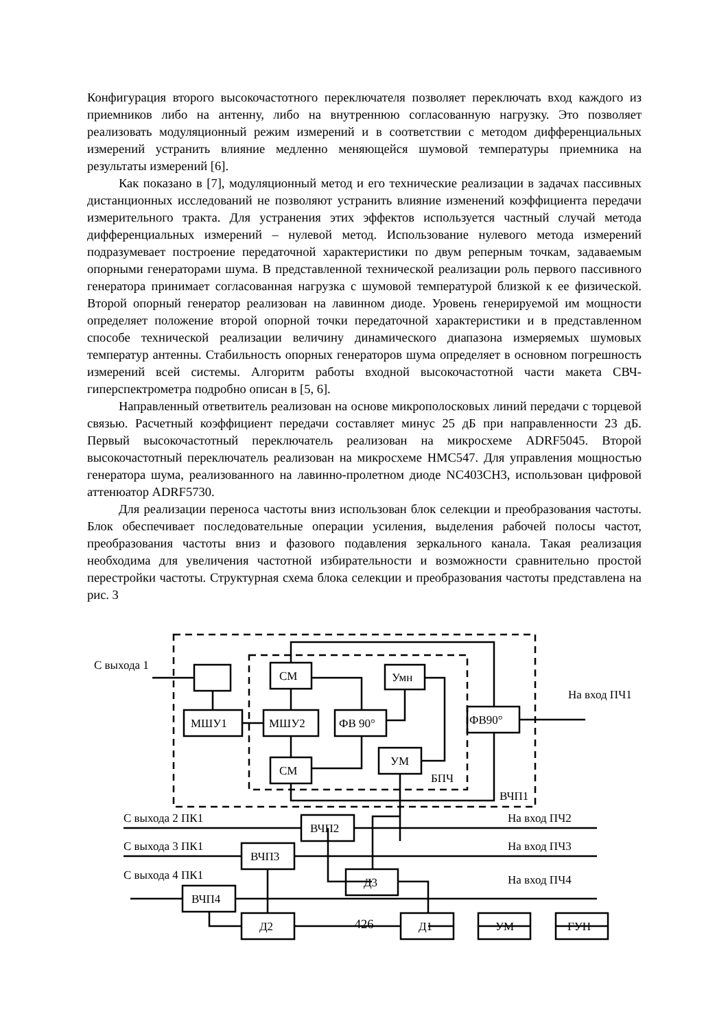Конфигурация второго высокочастотного переключателя позволяет переключать вход каждого из приемников либо на антенну, либо на внутреннюю согласованную нагрузку. Это позволяет реализовать модуляционный режим измерений и в соответствии с методом дифференциальных измерений устранить влияние медленно меняющейся шумовой температуры приемника на результаты измерений [6].
Как показано в [7], модуляционный метод и его технические реализации в задачах пассивных дистанционных исследований не позволяют устранить влияние изменений коэффициента передачи измерительного тракта. Для устранения этих эффектов используется частный случай метода дифференциальных измерений – нулевой метод. Использование нулевого метода измерений подразумевает построение передаточной характеристики по двум реперным точкам, задаваемым опорными генераторами шума. В представленной технической реализации роль первого пассивного генератора принимает согласованная нагрузка с шумовой температурой близкой к ее физической. Второй опорный генератор реализован на лавинном диоде. Уровень генерируемой им мощности определяет положение второй опорной точки передаточной характеристики и в представленном способе технической реализации величину динамического диапазона измеряемых шумовых температур антенны. Стабильность опорных генераторов шума определяет в основном погрешность измерений всей системы. Алгоритм работы входной высокочастотной части макета СВЧ-гиперспектрометра подробно описан в [5, 6].
Направленный ответвитель реализован на основе микрополосковых линий передачи с торцевой связью. Расчетный коэффициент передачи составляет минус 25 дБ при направленности 23 дБ. Первый высокочастотный переключатель реализован на микросхеме ADRF5045. Второй высокочастотный переключатель реализован на микросхеме HMC547. Для управления мощностью генератора шума, реализованного на лавинно-пролетном диоде NC403CH3, использован цифровой аттенюатор ADRF5730.
Для реализации переноса частоты вниз использован блок селекции и преобразования частоты. Блок обеспечивает последовательные операции усиления, выделения рабочей полосы частот, преобразования частоты вниз и фазового подавления зеркального канала. Такая реализация необходима для увеличения частотной избирательности и возможности сравнительно простой перестройки частоты. Структурная схема блока селекции и преобразования частоты представлена на рис. 3
С выхода 1
На вход ПЧ1
МШУ1
МШУ2
СМ
СМ
ФВ 90°
Умн
УМ
БПЧ
ФВ90°
ВЧП1
С выхода 2 ПК1
На вход ПЧ2
ВЧП2
С выхода 3 ПК1
На вход ПЧ3
ВЧП3
С выхода 4 ПК1
На вход ПЧ4
Д3
ВЧП4
Д2
Д1
УМ
ГУН
426